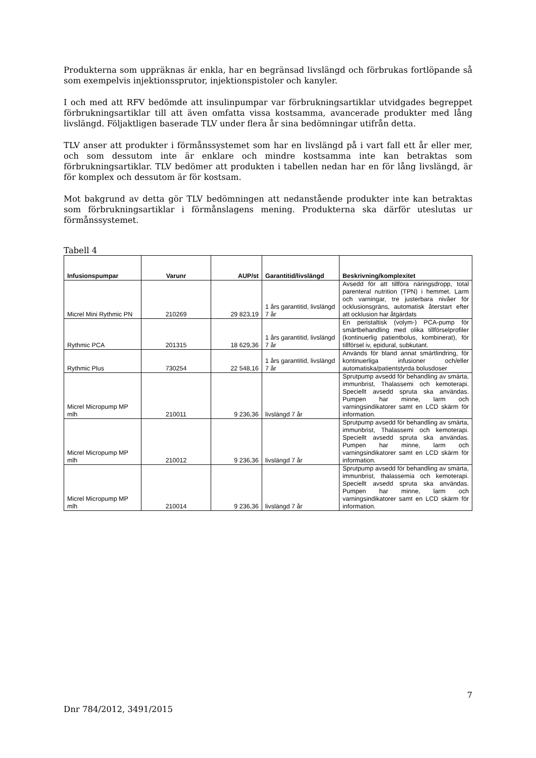Produkterna som uppräknas är enkla, har en begränsad livslängd och förbrukas fortlöpande så som exempelvis injektionssprutor, injektionspistoler och kanyler.
I och med att RFV bedömde att insulinpumpar var förbrukningsartiklar utvidgades begreppet förbrukningsartiklar till att även omfatta vissa kostsamma, avancerade produkter med lång livslängd. Följaktligen baserade TLV under flera år sina bedömningar utifrån detta.
TLV anser att produkter i förmånssystemet som har en livslängd på i vart fall ett år eller mer, och som dessutom inte är enklare och mindre kostsamma inte kan betraktas som förbrukningsartiklar. TLV bedömer att produkten i tabellen nedan har en för lång livslängd, är för komplex och dessutom är för kostsam.
Mot bakgrund av detta gör TLV bedömningen att nedanstående produkter inte kan betraktas som förbrukningsartiklar i förmånslagens mening. Produkterna ska därför uteslutas ur förmånssystemet.
Tabell 4
| Infusionspumpar | Varunr | AUP/st | Garantitid/livslängd | Beskrivning/komplexitet |
| --- | --- | --- | --- | --- |
| Micrel Mini Rythmic PN | 210269 | 29 823,19 | 1 års garantitid, livslängd 7 år | Avsedd för att tillföra näringsdropp, total parenteral nutrition (TPN) i hemmet. Larm och varningar, tre justerbara nivåer för ocklusionsgräns, automatisk återstart efter att ocklusion har åtgärdats |
| Rythmic PCA | 201315 | 18 629,36 | 1 års garantitid, livslängd 7 år | En peristaltisk (volym-) PCA-pump för smärtbehandling med olika tillförselprofiler (kontinuerlig patientbolus, kombinerat), för tillförsel iv, epidural, subkutant. |
| Rythmic Plus | 730254 | 22 548,16 | 1 års garantitid, livslängd 7 år | Används för bland annat smärtlindring, för kontinuerliga infusioner och/eller automatiska/patientstyrda bolusdoser |
| Micrel Micropump MP mlh | 210011 | 9 236,36 | livslängd 7 år | Sprutpump avsedd för behandling av smärta, immunbrist, Thalassemi och kemoterapi. Speciellt avsedd spruta ska användas. Pumpen har minne, larm och varningsindikatorer samt en LCD skärm för information. |
| Micrel Micropump MP mlh | 210012 | 9 236,36 | livslängd 7 år | Sprutpump avsedd för behandling av smärta, immunbrist, Thalassemi och kemoterapi. Speciellt avsedd spruta ska användas. Pumpen har minne, larm och varningsindikatorer samt en LCD skärm för information. |
| Micrel Micropump MP mlh | 210014 | 9 236,36 | livslängd 7 år | Sprutpump avsedd för behandling av smärta, immunbrist, thalassemia och kemoterapi. Speciellt avsedd spruta ska användas. Pumpen har minne, larm och varningsindikatorer samt en LCD skärm för information. |
Dnr 784/2012, 3491/2015 7